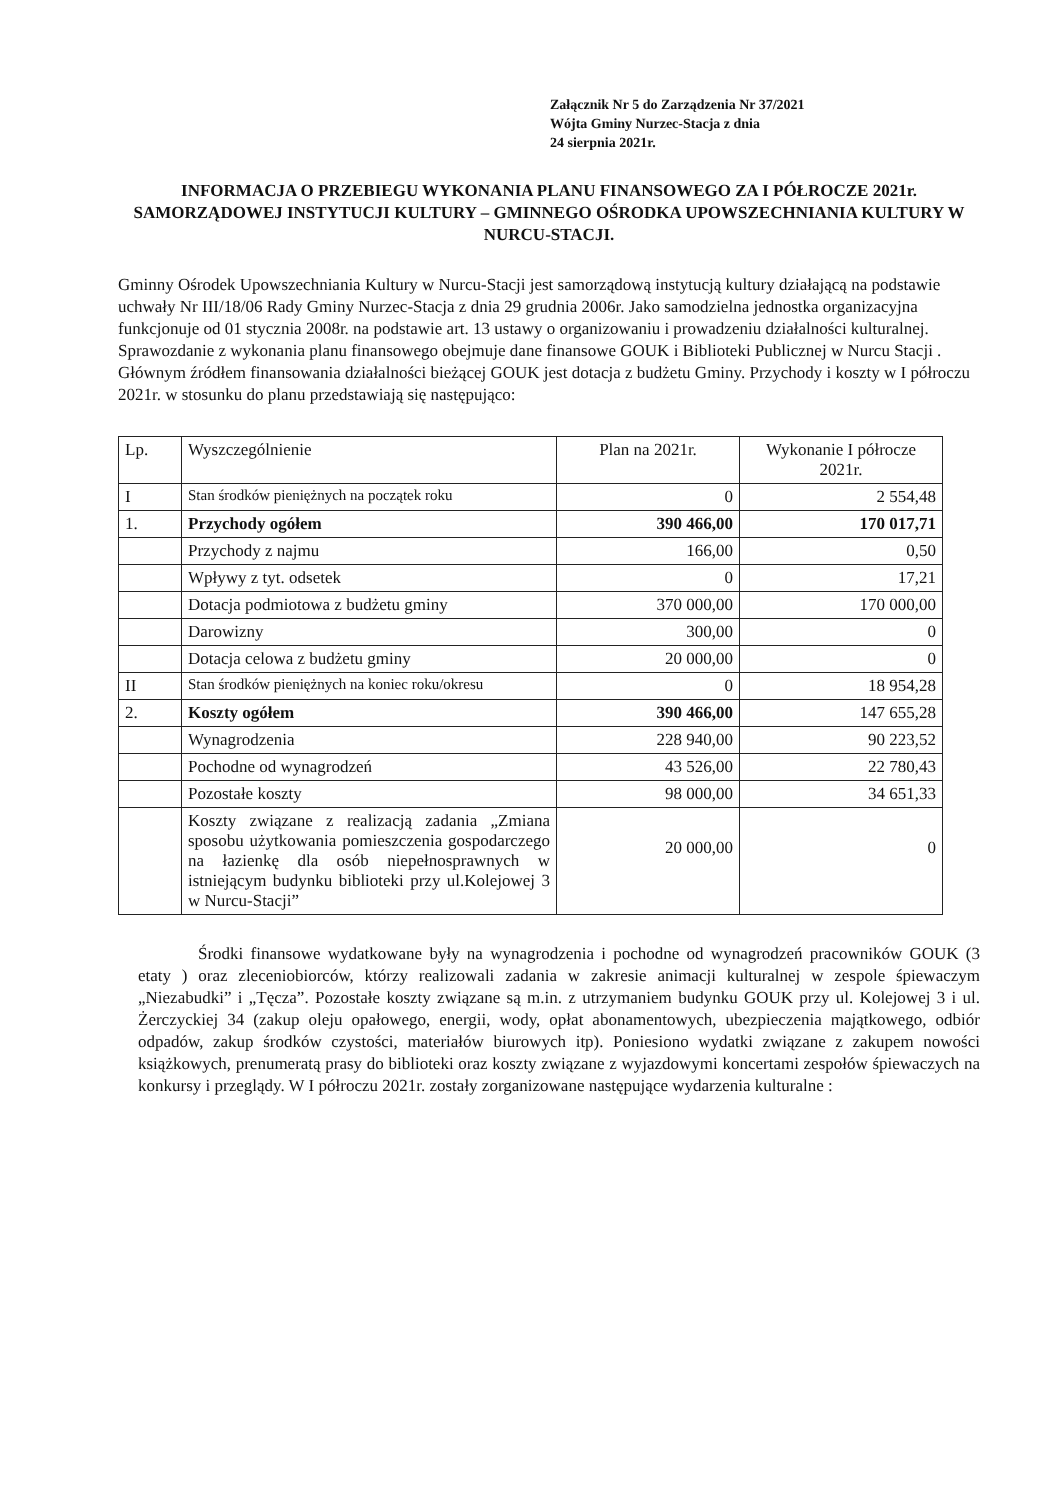Załącznik Nr 5 do Zarządzenia Nr 37/2021
Wójta Gminy Nurzec-Stacja z dnia
24 sierpnia 2021r.
INFORMACJA O PRZEBIEGU WYKONANIA PLANU FINANSOWEGO ZA I PÓŁROCZE 2021r. SAMORZĄDOWEJ INSTYTUCJI KULTURY – GMINNEGO OŚRODKA UPOWSZECHNIANIA KULTURY W NURCU-STACJI.
Gminny Ośrodek Upowszechniania Kultury w Nurcu-Stacji jest samorządową instytucją kultury działającą na podstawie uchwały Nr III/18/06 Rady Gminy Nurzec-Stacja z dnia 29 grudnia 2006r. Jako samodzielna jednostka organizacyjna funkcjonuje od 01 stycznia 2008r. na podstawie art. 13 ustawy o organizowaniu i prowadzeniu działalności kulturalnej. Sprawozdanie z wykonania planu finansowego obejmuje dane finansowe GOUK i Biblioteki Publicznej w Nurcu Stacji .
Głównym źródłem finansowania działalności bieżącej GOUK jest dotacja z budżetu Gminy. Przychody i koszty w I półroczu 2021r. w stosunku do planu przedstawiają się następująco:
| Lp. | Wyszczególnienie | Plan na 2021r. | Wykonanie I półrocze 2021r. |
| --- | --- | --- | --- |
| I | Stan środków pieniężnych na początek roku | 0 | 2 554,48 |
| 1. | Przychody ogółem | 390 466,00 | 170 017,71 |
| | Przychody z najmu | 166,00 | 0,50 |
| | Wpływy z tyt. odsetek | 0 | 17,21 |
| | Dotacja podmiotowa z budżetu gminy | 370 000,00 | 170 000,00 |
| | Darowizny | 300,00 | 0 |
| | Dotacja celowa z budżetu gminy | 20 000,00 | 0 |
| II | Stan środków pieniężnych na koniec roku/okresu | 0 | 18 954,28 |
| 2. | Koszty ogółem | 390 466,00 | 147 655,28 |
| | Wynagrodzenia | 228 940,00 | 90 223,52 |
| | Pochodne od wynagrodzeń | 43 526,00 | 22 780,43 |
| | Pozostałe koszty | 98 000,00 | 34 651,33 |
| | Koszty związane z realizacją zadania „Zmiana sposobu użytkowania pomieszczenia gospodarczego na łazienkę dla osób niepełnosprawnych w istniejącym budynku biblioteki przy ul.Kolejowej 3 w Nurcu-Stacji” | 20 000,00 | 0 |
Środki finansowe wydatkowane były na wynagrodzenia i pochodne od wynagrodzeń pracowników GOUK (3 etaty ) oraz zleceniobiorców, którzy realizowali zadania w zakresie animacji kulturalnej w zespole śpiewaczym „Niezabudki” i „Tęcza”. Pozostałe koszty związane są m.in. z utrzymaniem budynku GOUK przy ul. Kolejowej 3 i ul. Żerczyckiej 34 (zakup oleju opałowego, energii, wody, opłat abonamentowych, ubezpieczenia majątkowego, odbiór odpadów, zakup środków czystości, materiałów biurowych itp). Poniesiono wydatki związane z zakupem nowości książkowych, prenumeratą prasy do biblioteki oraz koszty związane z wyjazdowymi koncertami zespołów śpiewaczych na konkursy i przeglądy. W I półroczu 2021r. zostały zorganizowane następujące wydarzenia kulturalne :